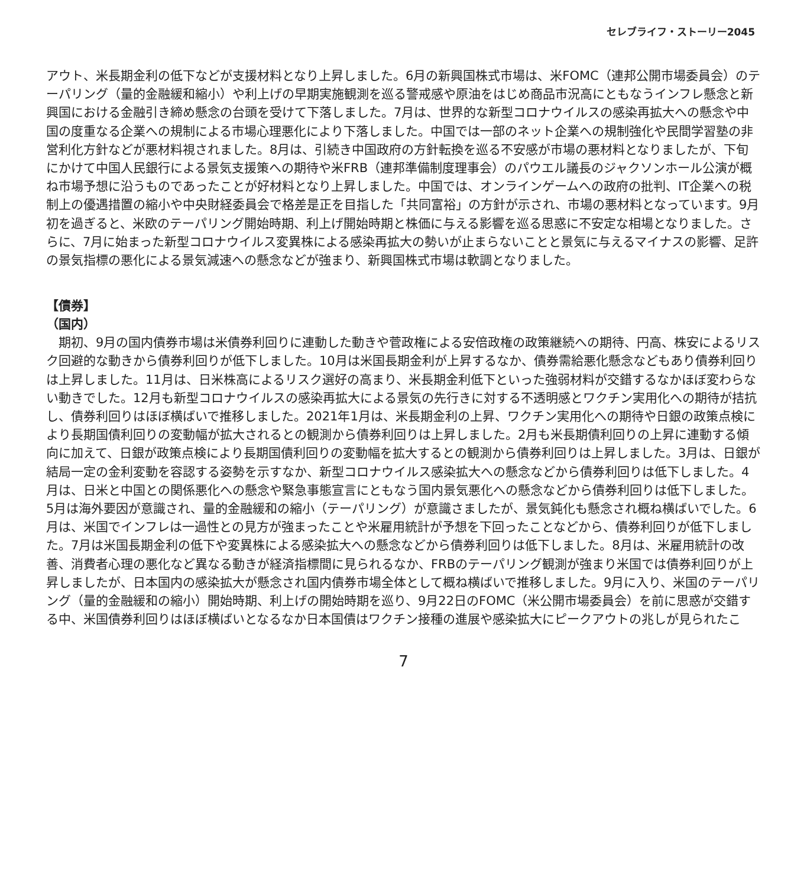セレブライフ・ストーリー2045
アウト、米長期金利の低下などが支援材料となり上昇しました。6月の新興国株式市場は、米FOMC（連邦公開市場委員会）のテーパリング（量的金融緩和縮小）や利上げの早期実施観測を巡る警戒感や原油をはじめ商品市況高にともなうインフレ懸念と新興国における金融引き締め懸念の台頭を受けて下落しました。7月は、世界的な新型コロナウイルスの感染再拡大への懸念や中国の度重なる企業への規制による市場心理悪化により下落しました。中国では一部のネット企業への規制強化や民間学習塾の非営利化方針などが悪材料視されました。8月は、引続き中国政府の方針転換を巡る不安感が市場の悪材料となりましたが、下旬にかけて中国人民銀行による景気支援策への期待や米FRB（連邦準備制度理事会）のパウエル議長のジャクソンホール公演が概ね市場予想に沿うものであったことが好材料となり上昇しました。中国では、オンラインゲームへの政府の批判、IT企業への税制上の優遇措置の縮小や中央財経委員会で格差是正を目指した「共同富裕」の方針が示され、市場の悪材料となっています。9月初を過ぎると、米欧のテーパリング開始時期、利上げ開始時期と株価に与える影響を巡る思惑に不安定な相場となりました。さらに、7月に始まった新型コロナウイルス変異株による感染再拡大の勢いが止まらないことと景気に与えるマイナスの影響、足許の景気指標の悪化による景気減速への懸念などが強まり、新興国株式市場は軟調となりました。
【債券】
（国内）
　期初、9月の国内債券市場は米債券利回りに連動した動きや菅政権による安倍政権の政策継続への期待、円高、株安によるリスク回避的な動きから債券利回りが低下しました。10月は米国長期金利が上昇するなか、債券需給悪化懸念などもあり債券利回りは上昇しました。11月は、日米株高によるリスク選好の高まり、米長期金利低下といった強弱材料が交錯するなかほぼ変わらない動きでした。12月も新型コロナウイルスの感染再拡大による景気の先行きに対する不透明感とワクチン実用化への期待が拮抗し、債券利回りはほぼ横ばいで推移しました。2021年1月は、米長期金利の上昇、ワクチン実用化への期待や日銀の政策点検により長期国債利回りの変動幅が拡大されるとの観測から債券利回りは上昇しました。2月も米長期債利回りの上昇に連動する傾向に加えて、日銀が政策点検により長期国債利回りの変動幅を拡大するとの観測から債券利回りは上昇しました。3月は、日銀が結局一定の金利変動を容認する姿勢を示すなか、新型コロナウイルス感染拡大への懸念などから債券利回りは低下しました。4月は、日米と中国との関係悪化への懸念や緊急事態宣言にともなう国内景気悪化への懸念などから債券利回りは低下しました。5月は海外要因が意識され、量的金融緩和の縮小（テーパリング）が意識さましたが、景気鈍化も懸念され概ね横ばいでした。6月は、米国でインフレは一過性との見方が強まったことや米雇用統計が予想を下回ったことなどから、債券利回りが低下しました。7月は米国長期金利の低下や変異株による感染拡大への懸念などから債券利回りは低下しました。8月は、米雇用統計の改善、消費者心理の悪化など異なる動きが経済指標間に見られるなか、FRBのテーパリング観測が強まり米国では債券利回りが上昇しましたが、日本国内の感染拡大が懸念され国内債券市場全体として概ね横ばいで推移しました。9月に入り、米国のテーパリング（量的金融緩和の縮小）開始時期、利上げの開始時期を巡り、9月22日のFOMC（米公開市場委員会）を前に思惑が交錯する中、米国債券利回りはほぼ横ばいとなるなか日本国債はワクチン接種の進展や感染拡大にピークアウトの兆しが見られたこ
7